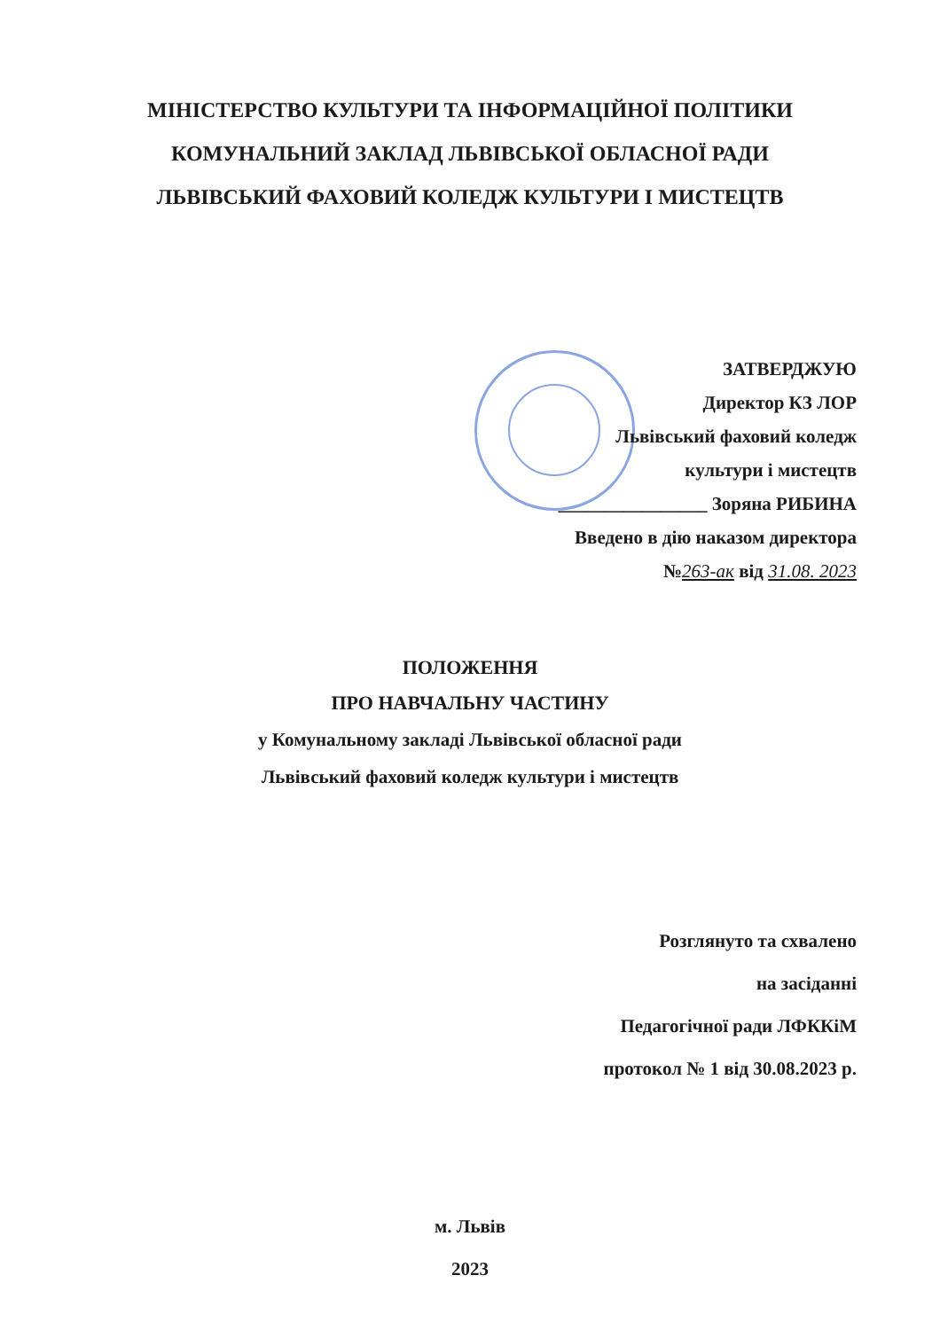МІНІСТЕРСТВО КУЛЬТУРИ ТА ІНФОРМАЦІЙНОЇ ПОЛІТИКИ
КОМУНАЛЬНИЙ ЗАКЛАД ЛЬВІВСЬКОЇ ОБЛАСНОЇ РАДИ
ЛЬВІВСЬКИЙ ФАХОВИЙ КОЛЕДЖ КУЛЬТУРИ І МИСТЕЦТВ
ЗАТВЕРДЖУЮ
Директор КЗ ЛОР
Львівський фаховий коледж
культури і мистецтв
________________ Зоряна РИБИНА
Введено в дію наказом директора
№263-ак від 31.08. 2023
ПОЛОЖЕННЯ
ПРО НАВЧАЛЬНУ ЧАСТИНУ
у Комунальному закладі Львівської обласної ради
Львівський фаховий коледж культури і мистецтв
Розглянуто та схвалено
на засіданні
Педагогічної ради ЛФККіМ
протокол № 1 від 30.08.2023 р.
м. Львів
2023